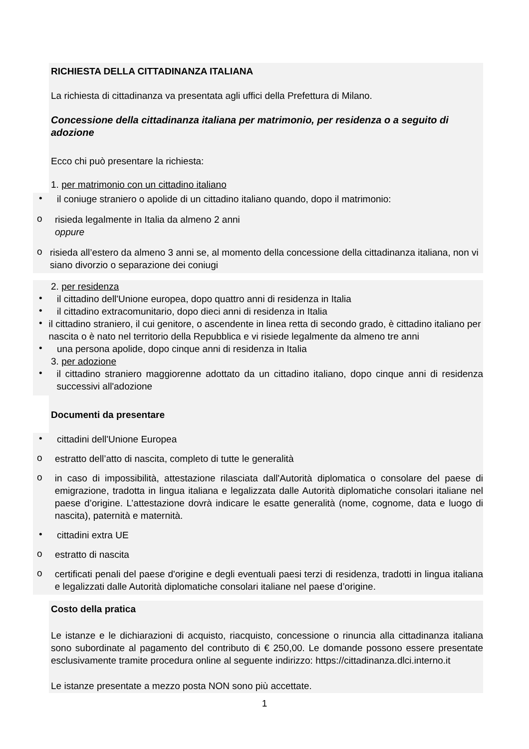RICHIESTA DELLA CITTADINANZA ITALIANA
La richiesta di cittadinanza va presentata agli uffici della Prefettura di Milano.
Concessione della cittadinanza italiana per matrimonio, per residenza o a seguito di adozione
Ecco chi può presentare la richiesta:
1. per matrimonio con un cittadino italiano
•
il coniuge straniero o apolide di un cittadino italiano quando, dopo il matrimonio:
o
risieda legalmente in Italia da almeno 2 anni
oppure
o
risieda all’estero da almeno 3 anni se, al momento della concessione della cittadinanza italiana, non vi siano divorzio o separazione dei coniugi
2. per residenza
•
il cittadino dell'Unione europea, dopo quattro anni di residenza in Italia
•
il cittadino extracomunitario, dopo dieci anni di residenza in Italia
•
il cittadino straniero, il cui genitore, o ascendente in linea retta di secondo grado, è cittadino italiano per nascita o è nato nel territorio della Repubblica e vi risiede legalmente da almeno tre anni
•
una persona apolide, dopo cinque anni di residenza in Italia
3. per adozione
•
il cittadino straniero maggiorenne adottato da un cittadino italiano, dopo cinque anni di residenza successivi all'adozione
Documenti da presentare
•
cittadini dell'Unione Europea
o
estratto dell’atto di nascita, completo di tutte le generalità
o
in caso di impossibilità, attestazione rilasciata dall'Autorità diplomatica o consolare del paese di emigrazione, tradotta in lingua italiana e legalizzata dalle Autorità diplomatiche consolari italiane nel paese d’origine. L’attestazione dovrà indicare le esatte generalità (nome, cognome, data e luogo di nascita), paternità e maternità.
•
cittadini extra UE
o
estratto di nascita
o
certificati penali del paese d'origine e degli eventuali paesi terzi di residenza, tradotti in lingua italiana e legalizzati dalle Autorità diplomatiche consolari italiane nel paese d’origine.
Costo della pratica
Le istanze e le dichiarazioni di acquisto, riacquisto, concessione o rinuncia alla cittadinanza italiana sono subordinate al pagamento del contributo di € 250,00. Le domande possono essere presentate esclusivamente tramite procedura online al seguente indirizzo: https://cittadinanza.dlci.interno.it
Le istanze presentate a mezzo posta NON sono più accettate.
1